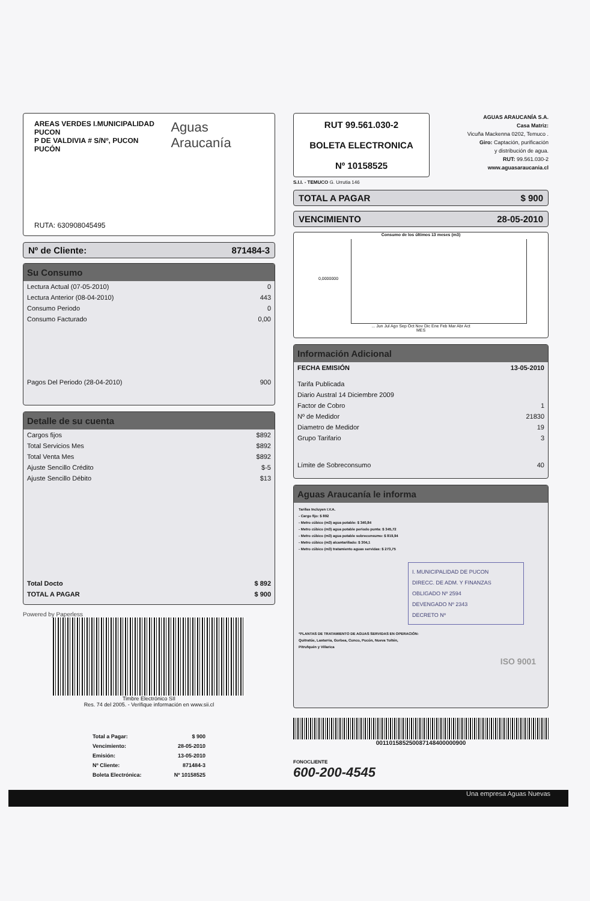AREAS VERDES I.MUNICIPALIDAD PUCON
P DE VALDIVIA # S/Nº, PUCON
PUCÓN
Aguas Araucanía
RUTA: 630908045495
Nº de Cliente: 871484-3
Su Consumo
| Lectura Actual (07-05-2010) | 0 |
| Lectura Anterior (08-04-2010) | 443 |
| Consumo Periodo | 0 |
| Consumo Facturado | 0,00 |
| Pagos Del Periodo (28-04-2010) | 900 |
Detalle de su cuenta
| Cargos fijos | $892 |
| Total Servicios Mes | $892 |
| Total Venta Mes | $892 |
| Ajuste Sencillo Crédito | $-5 |
| Ajuste Sencillo Débito | $13 |
| Total Docto | $ 892 |
| TOTAL A PAGAR | $ 900 |
Powered by Paperless
Timbre Electrónico SII
Res. 74 del 2005. - Verifique información en www.sii.cl
| Total a Pagar: | $ 900 |
| Vencimiento: | 28-05-2010 |
| Emisión: | 13-05-2010 |
| Nº Cliente: | 871484-3 |
| Boleta Electrónica: | Nº 10158525 |
RUT 99.561.030-2
BOLETA ELECTRONICA
Nº 10158525
S.I.I. - TEMUCO G. Urrutia 146
AGUAS ARAUCANÍA S.A.
Casa Matriz:
Vicuña Mackenna 0202, Temuco .
Giro: Captación, purificación
y distribución de agua.
RUT: 99.561.030-2
www.aguasaraucania.cl
TOTAL A PAGAR $ 900
VENCIMIENTO 28-05-2010
Consumo de los últimos 13 meses (m3)
0,0000000
... Jun Jul Ago Sep Oct Nov Dic Ene Feb Mar Abr Act
MES
Información Adicional
| FECHA EMISIÓN | 13-05-2010 |
| Tarifa Publicada | |
| Diario Austral 14 Diciembre 2009 | |
| Factor de Cobro | 1 |
| Nº de Medidor | 21830 |
| Diametro de Medidor | 19 |
| Grupo Tarifario | 3 |
| Límite de Sobreconsumo | 40 |
Aguas Araucanía le informa
Tarifas Incluyen I.V.A.
- Cargo fijo: $ 892
- Metro cúbico (m3) agua potable: $ 340,84
- Metro cúbico (m3) agua potable periodo punta: $ 345,72
- Metro cúbico (m3) agua potable sobreconsumo: $ 819,94
- Metro cúbico (m3) alcantarillado: $ 304,1
- Metro cúbico (m3) tratamiento aguas servidas: $ 273,75
I. MUNICIPALIDAD DE PUCON
DIRECC. DE ADM. Y FINANZAS
OBLIGADO Nº 2594
DEVENGADO Nº 2343
DECRETO Nº
*PLANTAS DE TRATAMIENTO DE AGUAS SERVIDAS EN OPERACIÓN:
Quitratúe, Lastarria, Gorbea, Cunco, Pucón, Nueva Toltén,
Pitrufquén y Villarica
ISO 9001
001101585250087148400000900
FONOCLIENTE
600-200-4545
Una empresa Aguas Nuevas